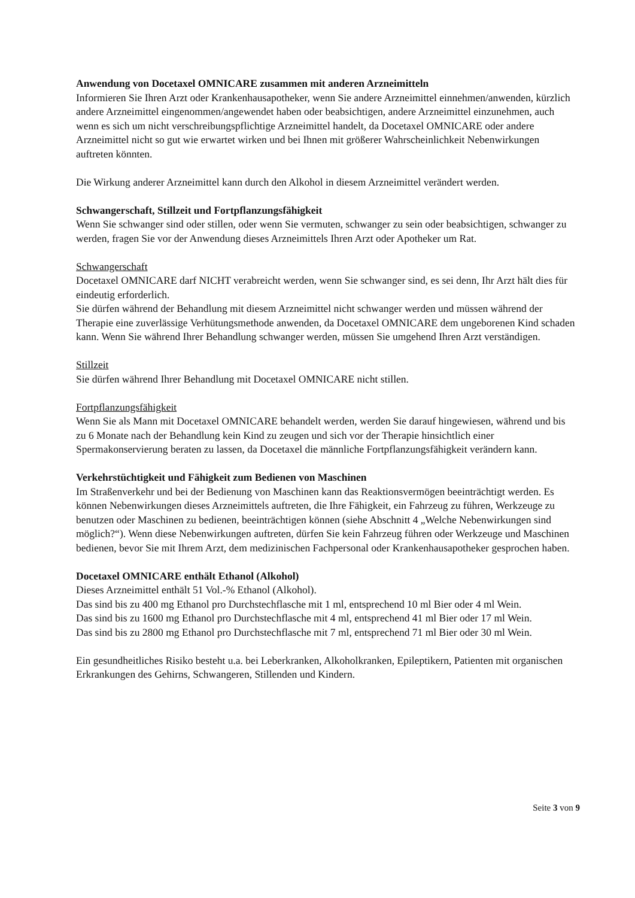Anwendung von Docetaxel OMNICARE zusammen mit anderen Arzneimitteln
Informieren Sie Ihren Arzt oder Krankenhausapotheker, wenn Sie andere Arzneimittel einnehmen/anwenden, kürzlich andere Arzneimittel eingenommen/angewendet haben oder beabsichtigen, andere Arzneimittel einzunehmen, auch wenn es sich um nicht verschreibungspflichtige Arzneimittel handelt, da Docetaxel OMNICARE oder andere Arzneimittel nicht so gut wie erwartet wirken und bei Ihnen mit größerer Wahrscheinlichkeit Nebenwirkungen auftreten könnten.
Die Wirkung anderer Arzneimittel kann durch den Alkohol in diesem Arzneimittel verändert werden.
Schwangerschaft, Stillzeit und Fortpflanzungsfähigkeit
Wenn Sie schwanger sind oder stillen, oder wenn Sie vermuten, schwanger zu sein oder beabsichtigen, schwanger zu werden, fragen Sie vor der Anwendung dieses Arzneimittels Ihren Arzt oder Apotheker um Rat.
Schwangerschaft
Docetaxel OMNICARE darf NICHT verabreicht werden, wenn Sie schwanger sind, es sei denn, Ihr Arzt hält dies für eindeutig erforderlich.
Sie dürfen während der Behandlung mit diesem Arzneimittel nicht schwanger werden und müssen während der Therapie eine zuverlässige Verhütungsmethode anwenden, da Docetaxel OMNICARE dem ungeborenen Kind schaden kann. Wenn Sie während Ihrer Behandlung schwanger werden, müssen Sie umgehend Ihren Arzt verständigen.
Stillzeit
Sie dürfen während Ihrer Behandlung mit Docetaxel OMNICARE nicht stillen.
Fortpflanzungsfähigkeit
Wenn Sie als Mann mit Docetaxel OMNICARE behandelt werden, werden Sie darauf hingewiesen, während und bis zu 6 Monate nach der Behandlung kein Kind zu zeugen und sich vor der Therapie hinsichtlich einer Spermakonservierung beraten zu lassen, da Docetaxel die männliche Fortpflanzungsfähigkeit verändern kann.
Verkehrstüchtigkeit und Fähigkeit zum Bedienen von Maschinen
Im Straßenverkehr und bei der Bedienung von Maschinen kann das Reaktionsvermögen beeinträchtigt werden. Es können Nebenwirkungen dieses Arzneimittels auftreten, die Ihre Fähigkeit, ein Fahrzeug zu führen, Werkzeuge zu benutzen oder Maschinen zu bedienen, beeinträchtigen können (siehe Abschnitt 4 „Welche Nebenwirkungen sind möglich?“). Wenn diese Nebenwirkungen auftreten, dürfen Sie kein Fahrzeug führen oder Werkzeuge und Maschinen bedienen, bevor Sie mit Ihrem Arzt, dem medizinischen Fachpersonal oder Krankenhausapotheker gesprochen haben.
Docetaxel OMNICARE enthält Ethanol (Alkohol)
Dieses Arzneimittel enthält 51 Vol.-% Ethanol (Alkohol).
Das sind bis zu 400 mg Ethanol pro Durchstechflasche mit 1 ml, entsprechend 10 ml Bier oder 4 ml Wein.
Das sind bis zu 1600 mg Ethanol pro Durchstechflasche mit 4 ml, entsprechend 41 ml Bier oder 17 ml Wein.
Das sind bis zu 2800 mg Ethanol pro Durchstechflasche mit 7 ml, entsprechend 71 ml Bier oder 30 ml Wein.
Ein gesundheitliches Risiko besteht u.a. bei Leberkranken, Alkoholkranken, Epileptikern, Patienten mit organischen Erkrankungen des Gehirns, Schwangeren, Stillenden und Kindern.
Seite 3 von 9